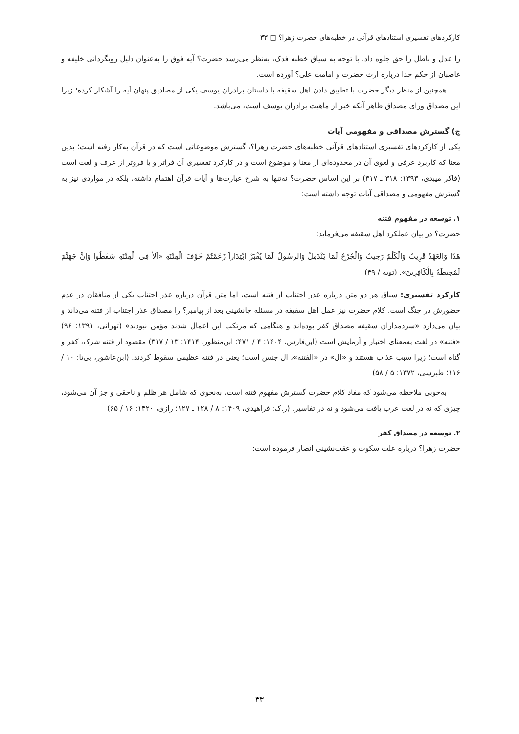کارکردهای تفسیری استنادهای قرآنی در خطبه‌های حضرت زهرا؟ □ ۳۳
را عدل و باطل را حق جلوه داد. با توجه به سیاق خطبه فدک، به‌نظر می‌رسد حضرت؟ آیه فوق را به‌عنوان دلیل رویگردانی خلیفه و غاصبان از حکم خدا درباره ارث حضرت و امامت علی؟ آورده است.
همچنین از منظر دیگر حضرت با تطبیق دادن اهل سقیفه با داستان برادران یوسف یکی از مصادیق پنهان آیه را آشکار کرده؛ زیرا این مصداق ورای مصداق ظاهر آنکه خبر از ماهیت برادران یوسف است، می‌باشد.
ج) گسترش مصداقی و مفهومی آیات
یکی از کارکردهای تفسیری استنادهای قرآنی خطبه‌های حضرت زهرا؟، گسترش موضوعاتی است که در قرآن به‌کار رفته است؛ بدین معنا که کاربرد عرفی و لغوی آن در محدوده‌ای از معنا و موضوع است و در کارکرد تفسیری آن فراتر و یا فروتر از عرف و لغت است (فاکر میبدی، ۱۳۹۳: ۳۱۸ ـ ۳۱۷) بر این اساس حضرت؟ نه‌تنها به شرح عبارت‌ها و آیات قرآن اهتمام داشته، بلکه در مواردی نیز به گسترش مفهومی و مصداقی آیات توجه داشته است:
۱. توسعه در مفهوم فتنه
حضرت؟ در بیان عملکرد اهل سقیفه می‌فرماید:
هَذَا وَالعَهْدُ قَرِیبٌ وَالْکَلْمُ رَحِیبٌ وَالْجُرْحُ لَمَا یَنْدَمِلْ وَالرسُولُ لَمَا یُقْبَرْ ابْتِدَاراً زَعَمْتُمْ خَوْفَ الْفِتْنَةِ «اَلاٰ فِی الْفِتْنَةِ سَقَطُوا وَاِنَّ جَهَنَّمَ لَمُحِیطَةٌ بِالْکَافِرِینَ». (توبه / ۴۹)
کارکرد تفسیری: سیاق هر دو متن درباره عذر اجتناب از فتنه است، اما متن قرآن درباره عذر اجتناب یکی از منافقان در عدم حضورش در جنگ است. کلام حضرت نیز عمل اهل سقیفه در مسئله جانشینی بعد از پیامبر؟ را مصداق عذر اجتناب از فتنه می‌داند و بیان می‌دارد «سردمداران سقیفه مصداق کفر بوده‌اند و هنگامی که مرتکب این اعمال شدند مؤمن نبودند» (تهرانی، ۱۳۹۱: ۹۶) «فتنه» در لغت به‌معنای اختبار و آزمایش است (ابن‌فارس، ۱۴۰۴: ۴ / ۴۷۱؛ ابن‌منظور، ۱۴۱۴: ۱۳ / ۳۱۷) مقصود از فتنه شرک، کفر و گناه است؛ زیرا سبب عذاب هستند و «ال» در «الفتنه»، ال جنس است؛ یعنی در فتنه عظیمی سقوط کردند. (ابن‌عاشور، بی‌تا: ۱۰ / ۱۱۶؛ طبرسی، ۱۳۷۲: ۵ / ۵۸)
به‌خوبی ملاحظه می‌شود که مفاد کلام حضرت گسترش مفهوم فتنه است، به‌نحوی که شامل هر ظلم و ناحقی و جز آن می‌شود، چیزی که نه در لغت عرب یافت می‌شود و نه در تفاسیر. (ر.ک: فراهیدی، ۱۴۰۹: ۸ / ۱۲۸ ـ ۱۲۷؛ رازی، ۱۴۲۰: ۱۶ / ۶۵)
۲. توسعه در مصداق کفر
حضرت زهرا؟ درباره علت سکوت و عقب‌نشینی انصار فرموده است:
۳۳